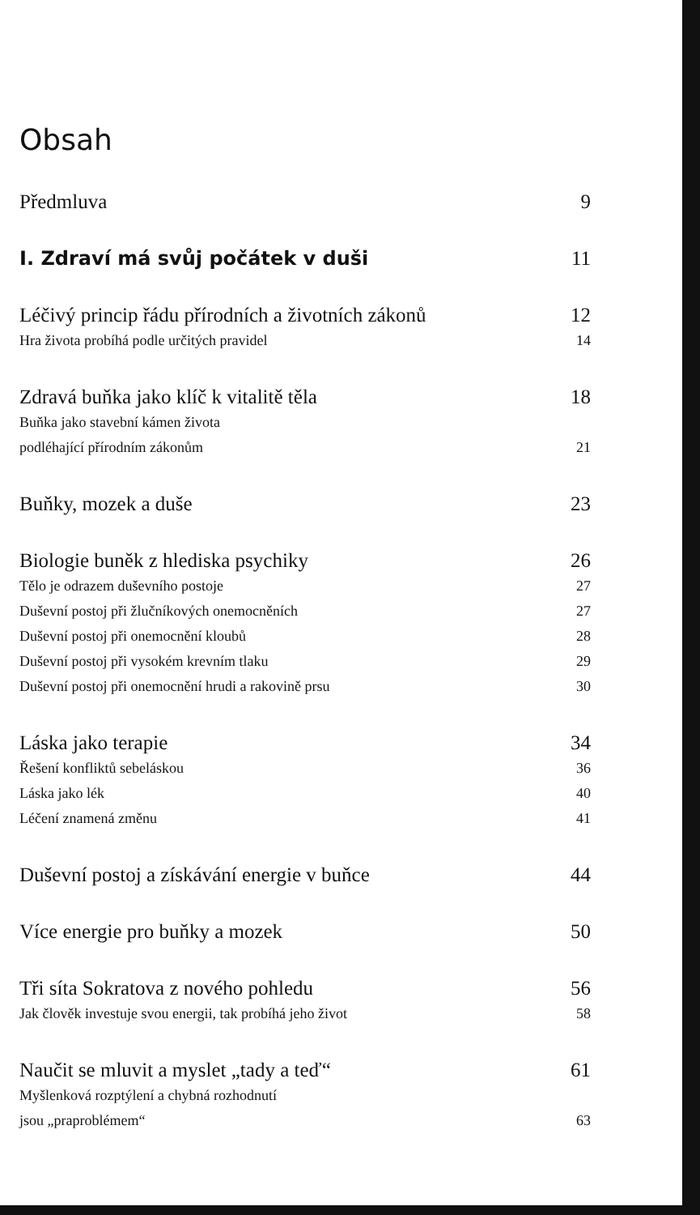Obsah
Předmluva 9
I. Zdraví má svůj počátek v duši 11
Léčivý princip řádu přírodních a životních zákonů 12
Hra života probíhá podle určitých pravidel 14
Zdravá buňka jako klíč k vitalitě těla 18
Buňka jako stavební kámen života
podléhající přírodním zákonům 21
Buňky, mozek a duše 23
Biologie buněk z hlediska psychiky 26
Tělo je odrazem duševního postoje 27
Duševní postoj při žlučníkových onemocněních 27
Duševní postoj při onemocnění kloubů 28
Duševní postoj při vysokém krevním tlaku 29
Duševní postoj při onemocnění hrudi a rakovině prsu 30
Láska jako terapie 34
Řešení konfliktů sebeláskou 36
Láska jako lék 40
Léčení znamená změnu 41
Duševní postoj a získávání energie v buňce 44
Více energie pro buňky a mozek 50
Tři síta Sokratova z nového pohledu 56
Jak člověk investuje svou energii, tak probíhá jeho život 58
Naučit se mluvit a myslet „tady a teď“61
Myšlenková rozptýlení a chybná rozhodnutí
jsou „praproblémem“63